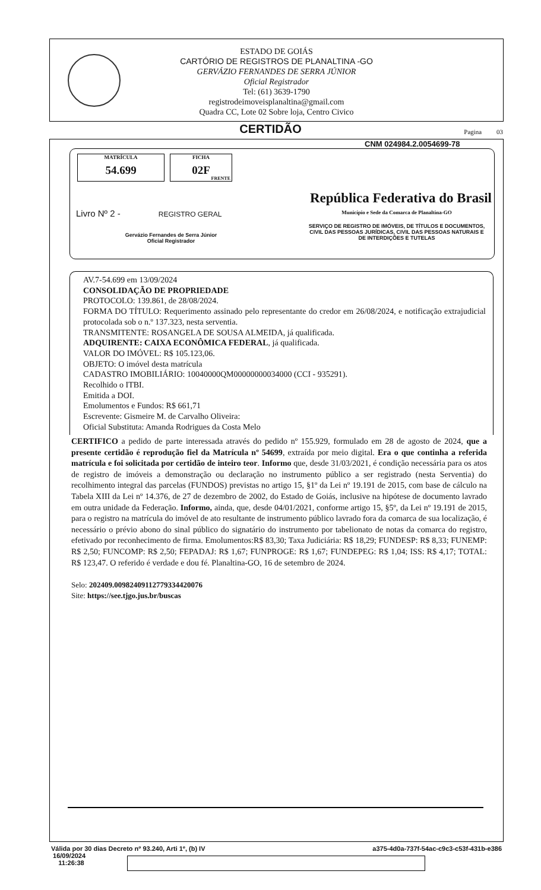ESTADO DE GOIÁS
CARTÓRIO DE REGISTROS DE PLANALTINA -GO
GERVÁZIO FERNANDES DE SERRA JÚNIOR
Oficial Registrador
Tel: (61) 3639-1790
registrodeimoveisplanaltina@gmail.com
Quadra CC, Lote 02 Sobre loja, Centro Civico
CERTIDÃO Pagina 03
CNM 024984.2.0054699-78
MATRÍCULA
54.699
FICHA
02F
FRENTE
Livro Nº 2 - REGISTRO GERAL
Gervázio Fernandes de Serra Júnior
Oficial Registrador
República Federativa do Brasil
Município e Sede da Comarca de Planaltina-GO
SERVIÇO DE REGISTRO DE IMÓVEIS, DE TÍTULOS E DOCUMENTOS, CIVIL DAS PESSOAS JURÍDICAS, CIVIL DAS PESSOAS NATURAIS E DE INTERDIÇÕES E TUTELAS
AV.7-54.699 em 13/09/2024
CONSOLIDAÇÃO DE PROPRIEDADE
PROTOCOLO: 139.861, de 28/08/2024.
FORMA DO TÍTULO: Requerimento assinado pelo representante do credor em 26/08/2024, e notificação extrajudicial protocolada sob o n.º 137.323, nesta serventia.
TRANSMITENTE: ROSANGELA DE SOUSA ALMEIDA, já qualificada.
ADQUIRENTE: CAIXA ECONÔMICA FEDERAL, já qualificada.
VALOR DO IMÓVEL: R$ 105.123,06.
OBJETO: O imóvel desta matrícula
CADASTRO IMOBILIÁRIO: 10040000QM00000000034000 (CCI - 935291).
Recolhido o ITBI.
Emitida a DOI.
Emolumentos e Fundos: R$ 661,71
Escrevente: Gismeire M. de Carvalho Oliveira:
Oficial Substituta: Amanda Rodrigues da Costa Melo
CERTIFICO a pedido de parte interessada através do pedido nº 155.929, formulado em 28 de agosto de 2024, que a presente certidão é reprodução fiel da Matrícula nº 54699, extraída por meio digital. Era o que continha a referida matrícula e foi solicitada por certidão de inteiro teor. Informo que, desde 31/03/2021, é condição necessária para os atos de registro de imóveis a demonstração ou declaração no instrumento público a ser registrado (nesta Serventia) do recolhimento integral das parcelas (FUNDOS) previstas no artigo 15, §1º da Lei nº 19.191 de 2015, com base de cálculo na Tabela XIII da Lei nº 14.376, de 27 de dezembro de 2002, do Estado de Goiás, inclusive na hipótese de documento lavrado em outra unidade da Federação. Informo, ainda, que, desde 04/01/2021, conforme artigo 15, §5º, da Lei nº 19.191 de 2015, para o registro na matrícula do imóvel de ato resultante de instrumento público lavrado fora da comarca de sua localização, é necessário o prévio abono do sinal público do signatário do instrumento por tabelionato de notas da comarca do registro, efetivado por reconhecimento de firma. Emolumentos:R$ 83,30; Taxa Judiciária: R$ 18,29; FUNDESP: R$ 8,33; FUNEMP: R$ 2,50; FUNCOMP: R$ 2,50; FEPADAJ: R$ 1,67; FUNPROGE: R$ 1,67; FUNDEPEG: R$ 1,04; ISS: R$ 4,17; TOTAL: R$ 123,47. O referido é verdade e dou fé. Planaltina-GO, 16 de setembro de 2024.
Selo: 202409.00982409112779334420076
Site: https://see.tjgo.jus.br/buscas
Válida por 30 dias Decreto nº 93.240, Arti 1º, (b) IV
16/09/2024
11:26:38
a375-4d0a-737f-54ac-c9c3-c53f-431b-e386